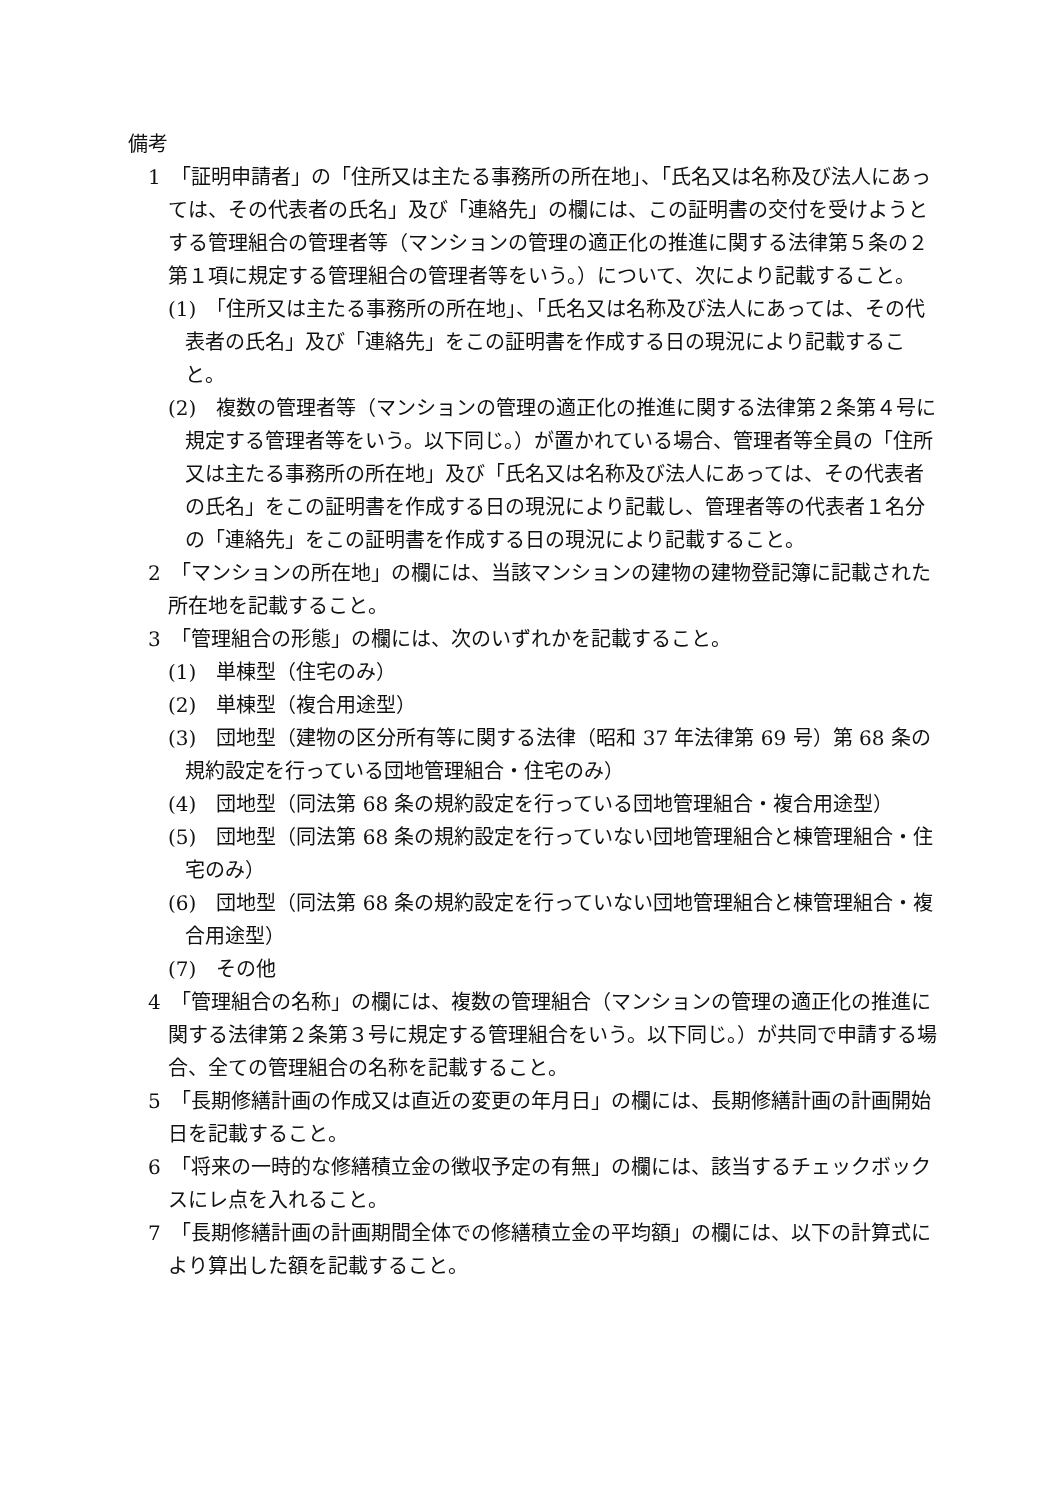備考
1　「証明申請者」の「住所又は主たる事務所の所在地」、「氏名又は名称及び法人にあっては、その代表者の氏名」及び「連絡先」の欄には、この証明書の交付を受けようとする管理組合の管理者等（マンションの管理の適正化の推進に関する法律第５条の２第１項に規定する管理組合の管理者等をいう。）について、次により記載すること。
(1)　「住所又は主たる事務所の所在地」、「氏名又は名称及び法人にあっては、その代表者の氏名」及び「連絡先」をこの証明書を作成する日の現況により記載すること。
(2)　複数の管理者等（マンションの管理の適正化の推進に関する法律第２条第４号に規定する管理者等をいう。以下同じ。）が置かれている場合、管理者等全員の「住所又は主たる事務所の所在地」及び「氏名又は名称及び法人にあっては、その代表者の氏名」をこの証明書を作成する日の現況により記載し、管理者等の代表者１名分の「連絡先」をこの証明書を作成する日の現況により記載すること。
2　「マンションの所在地」の欄には、当該マンションの建物の建物登記簿に記載された所在地を記載すること。
3　「管理組合の形態」の欄には、次のいずれかを記載すること。
(1)　単棟型（住宅のみ）
(2)　単棟型（複合用途型）
(3)　団地型（建物の区分所有等に関する法律（昭和 37 年法律第 69 号）第 68 条の規約設定を行っている団地管理組合・住宅のみ）
(4)　団地型（同法第 68 条の規約設定を行っている団地管理組合・複合用途型）
(5)　団地型（同法第 68 条の規約設定を行っていない団地管理組合と棟管理組合・住宅のみ）
(6)　団地型（同法第 68 条の規約設定を行っていない団地管理組合と棟管理組合・複合用途型）
(7)　その他
4　「管理組合の名称」の欄には、複数の管理組合（マンションの管理の適正化の推進に関する法律第２条第３号に規定する管理組合をいう。以下同じ。）が共同で申請する場合、全ての管理組合の名称を記載すること。
5　「長期修繕計画の作成又は直近の変更の年月日」の欄には、長期修繕計画の計画開始日を記載すること。
6　「将来の一時的な修繕積立金の徴収予定の有無」の欄には、該当するチェックボックスにレ点を入れること。
7　「長期修繕計画の計画期間全体での修繕積立金の平均額」の欄には、以下の計算式により算出した額を記載すること。